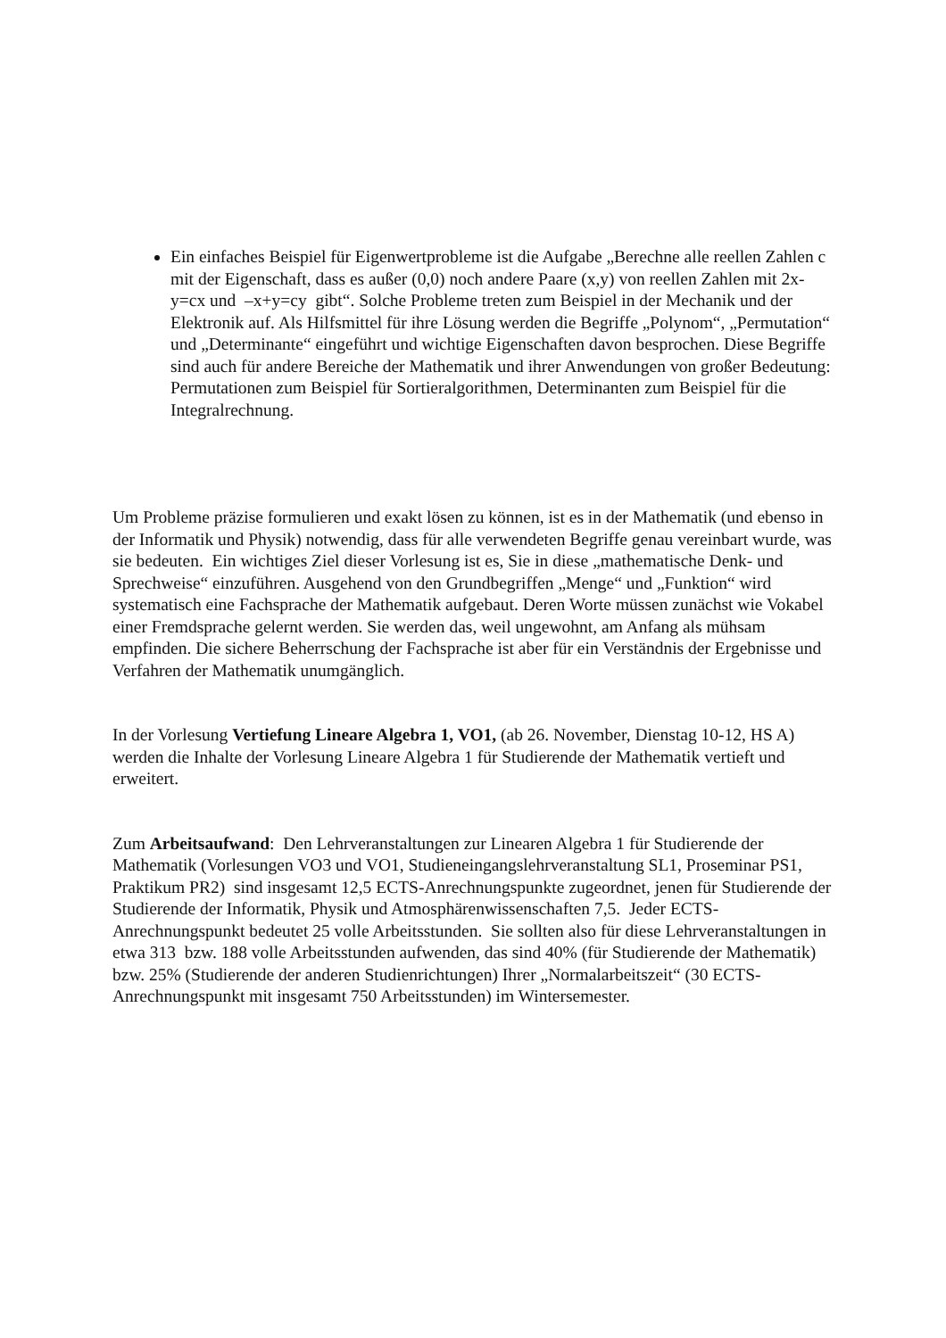Ein einfaches Beispiel für Eigenwertprobleme ist die Aufgabe „Berechne alle reellen Zahlen c mit der Eigenschaft, dass es außer (0,0) noch andere Paare (x,y) von reellen Zahlen mit 2x-y=cx und –x+y=cy gibt“. Solche Probleme treten zum Beispiel in der Mechanik und der Elektronik auf. Als Hilfsmittel für ihre Lösung werden die Begriffe „Polynom“, „Permutation“ und „Determinante“ eingeführt und wichtige Eigenschaften davon besprochen. Diese Begriffe sind auch für andere Bereiche der Mathematik und ihrer Anwendungen von großer Bedeutung: Permutationen zum Beispiel für Sortieralgorithmen, Determinanten zum Beispiel für die Integralrechnung.
Um Probleme präzise formulieren und exakt lösen zu können, ist es in der Mathematik (und ebenso in der Informatik und Physik) notwendig, dass für alle verwendeten Begriffe genau vereinbart wurde, was sie bedeuten. Ein wichtiges Ziel dieser Vorlesung ist es, Sie in diese „mathematische Denk- und Sprechweise“ einzuführen. Ausgehend von den Grundbegriffen „Menge“ und „Funktion“ wird systematisch eine Fachsprache der Mathematik aufgebaut. Deren Worte müssen zunächst wie Vokabel einer Fremdsprache gelernt werden. Sie werden das, weil ungewohnt, am Anfang als mühsam empfinden. Die sichere Beherrschung der Fachsprache ist aber für ein Verständnis der Ergebnisse und Verfahren der Mathematik unumgänglich.
In der Vorlesung Vertiefung Lineare Algebra 1, VO1, (ab 26. November, Dienstag 10-12, HS A) werden die Inhalte der Vorlesung Lineare Algebra 1 für Studierende der Mathematik vertieft und erweitert.
Zum Arbeitsaufwand: Den Lehrveranstaltungen zur Linearen Algebra 1 für Studierende der Mathematik (Vorlesungen VO3 und VO1, Studieneingangslehrveranstaltung SL1, Proseminar PS1, Praktikum PR2) sind insgesamt 12,5 ECTS-Anrechnungspunkte zugeordnet, jenen für Studierende der Studierende der Informatik, Physik und Atmosphärenwissenschaften 7,5. Jeder ECTS-Anrechnungspunkt bedeutet 25 volle Arbeitsstunden. Sie sollten also für diese Lehrveranstaltungen in etwa 313 bzw. 188 volle Arbeitsstunden aufwenden, das sind 40% (für Studierende der Mathematik) bzw. 25% (Studierende der anderen Studienrichtungen) Ihrer „Normalarbeitszeit“ (30 ECTS-Anrechnungspunkt mit insgesamt 750 Arbeitsstunden) im Wintersemester.